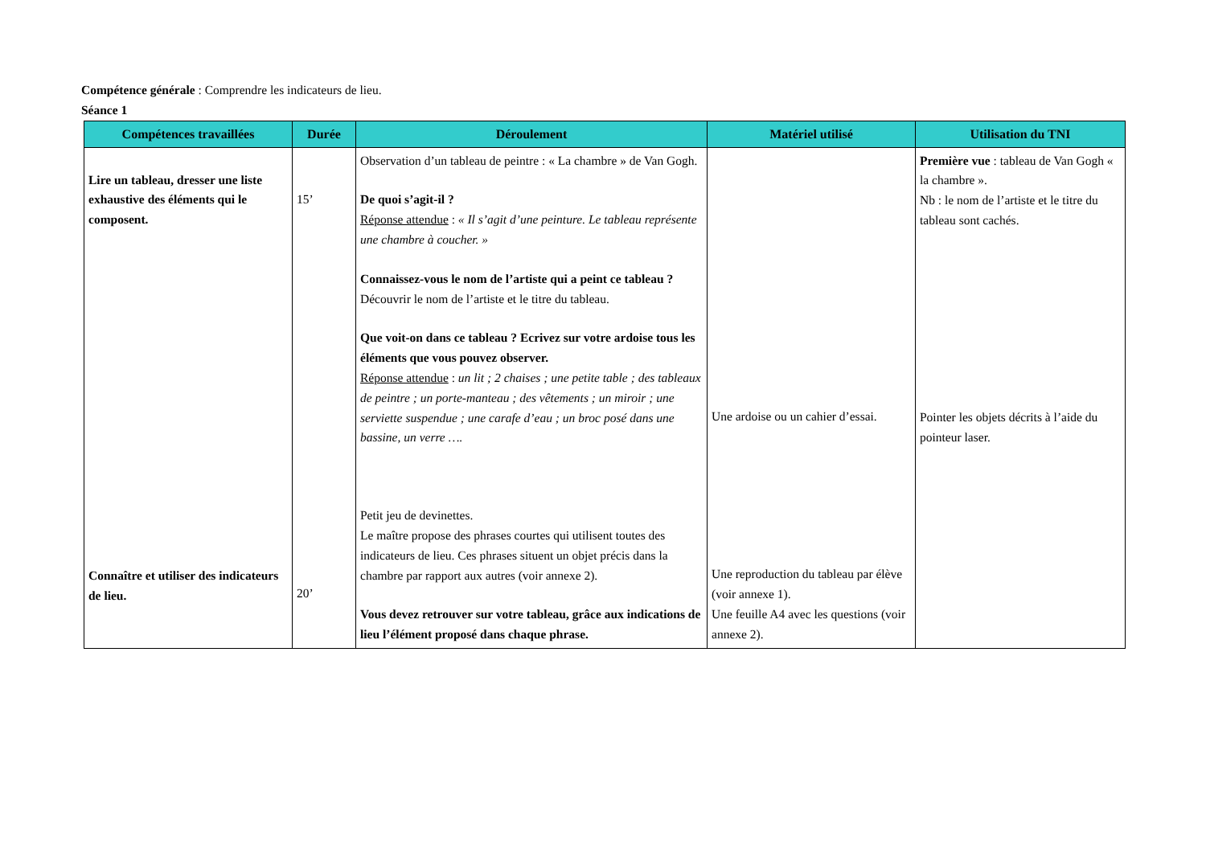Compétence générale : Comprendre les indicateurs de lieu.
Séance 1
| Compétences travaillées | Durée | Déroulement | Matériel utilisé | Utilisation du TNI |
| --- | --- | --- | --- | --- |
| Lire un tableau, dresser une liste exhaustive des éléments qui le composent. Connaître et utiliser des indicateurs de lieu. | 15’ 20’ | Observation d’un tableau de peintre : « La chambre » de Van Gogh. De quoi s’agit-il ? Réponse attendue : « Il s’agit d’une peinture. Le tableau représente une chambre à coucher. » Connaissez-vous le nom de l’artiste qui a peint ce tableau ? Découvrir le nom de l’artiste et le titre du tableau. Que voit-on dans ce tableau ? Ecrivez sur votre ardoise tous les éléments que vous pouvez observer. Réponse attendue : un lit ; 2 chaises ; une petite table ; des tableaux de peintre ; un porte-manteau ; des vêtements ; un miroir ; une serviette suspendue ; une carafe d’eau ; un broc posé dans une bassine, un verre …. Petit jeu de devinettes. Le maître propose des phrases courtes qui utilisent toutes des indicateurs de lieu. Ces phrases situent un objet précis dans la chambre par rapport aux autres (voir annexe 2). Vous devez retrouver sur votre tableau, grâce aux indications de lieu l’élément proposé dans chaque phrase. | Une ardoise ou un cahier d’essai. Une reproduction du tableau par élève (voir annexe 1). Une feuille A4 avec les questions (voir annexe 2). | Première vue : tableau de Van Gogh « la chambre ». Nb : le nom de l’artiste et le titre du tableau sont cachés. Pointer les objets décrits à l’aide du pointeur laser. |